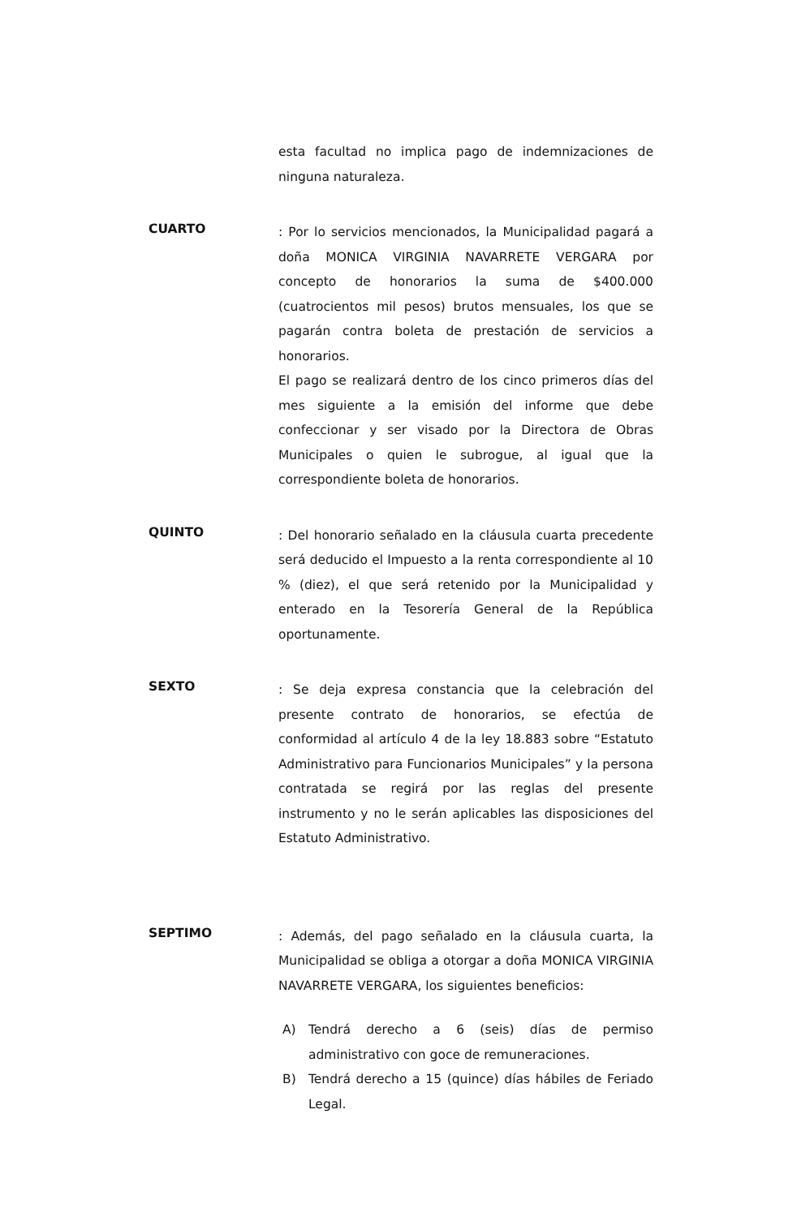esta facultad no implica pago de indemnizaciones de ninguna naturaleza.
CUARTO
: Por lo servicios mencionados, la Municipalidad pagará a doña MONICA VIRGINIA NAVARRETE VERGARA por concepto de honorarios la suma de $400.000 (cuatrocientos mil pesos) brutos mensuales, los que se pagarán contra boleta de prestación de servicios a honorarios.
El pago se realizará dentro de los cinco primeros días del mes siguiente a la emisión del informe que debe confeccionar y ser visado por la Directora de Obras Municipales o quien le subrogue, al igual que la correspondiente boleta de honorarios.
QUINTO
: Del honorario señalado en la cláusula cuarta precedente será deducido el Impuesto a la renta correspondiente al 10 % (diez), el que será retenido por la Municipalidad y enterado en la Tesorería General de la República oportunamente.
SEXTO
: Se deja expresa constancia que la celebración del presente contrato de honorarios, se efectúa de conformidad al artículo 4 de la ley 18.883 sobre “Estatuto Administrativo para Funcionarios Municipales” y la persona contratada se regirá por las reglas del presente instrumento y no le serán aplicables las disposiciones del Estatuto Administrativo.
SEPTIMO
: Además, del pago señalado en la cláusula cuarta, la Municipalidad se obliga a otorgar a doña MONICA VIRGINIA NAVARRETE VERGARA, los siguientes beneficios:
A) Tendrá derecho a 6 (seis) días de permiso administrativo con goce de remuneraciones.
B) Tendrá derecho a 15 (quince) días hábiles de Feriado Legal.